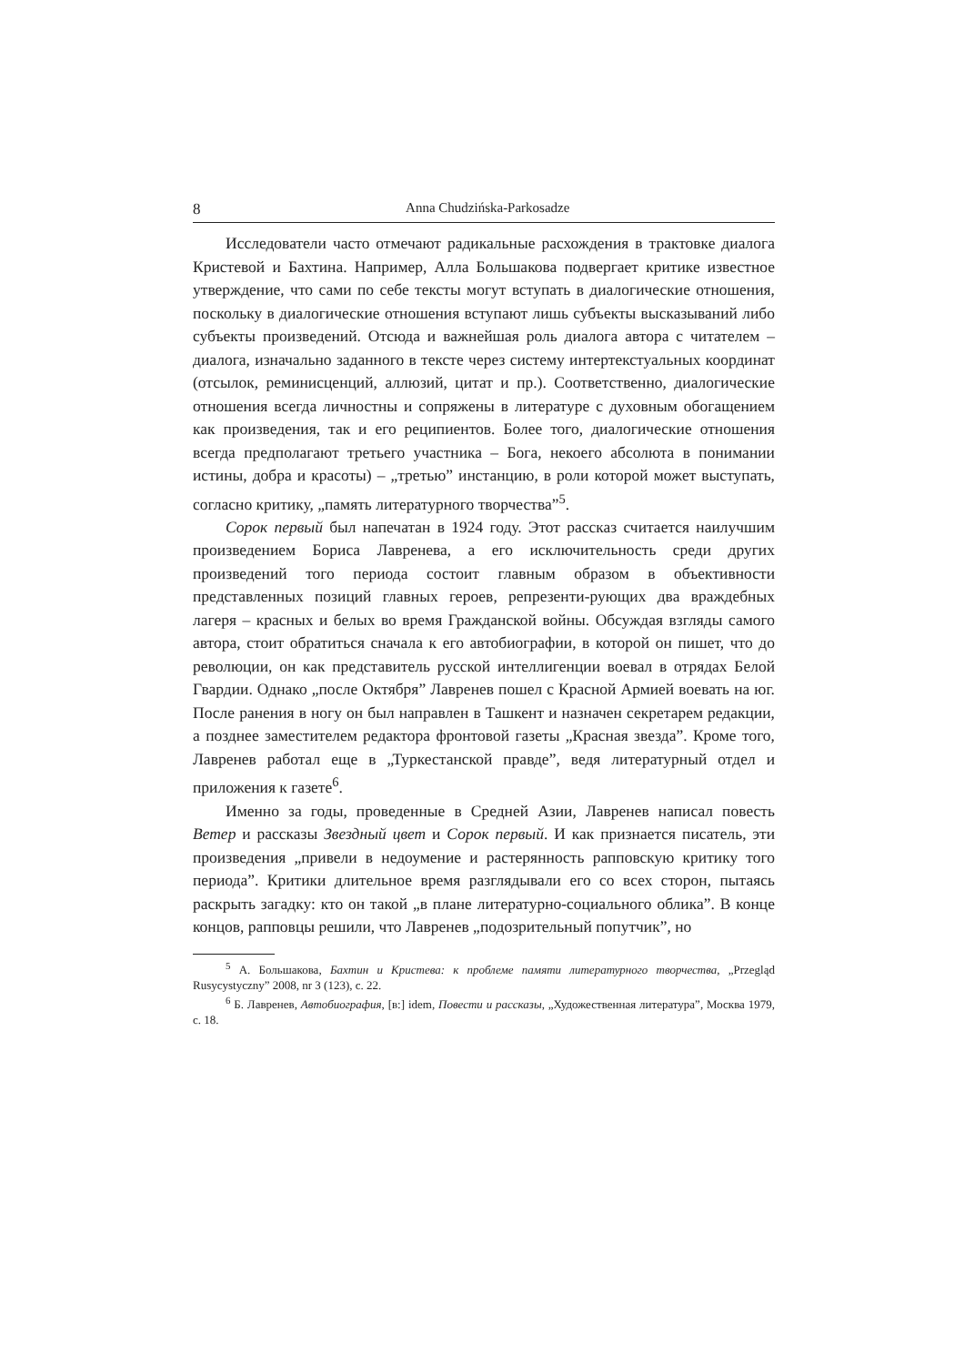8 Anna Chudzińska-Parkosadze
Исследователи часто отмечают радикальные расхождения в трактовке диалога Кристевой и Бахтина. Например, Алла Большакова подвергает критике известное утверждение, что сами по себе тексты могут вступать в диалогические отношения, поскольку в диалогические отношения вступают лишь субъекты высказываний либо субъекты произведений. Отсюда и важнейшая роль диалога автора с читателем – диалога, изначально заданного в тексте через систему интертекстуальных координат (отсылок, реминисценций, аллюзий, цитат и пр.). Соответственно, диалогические отношения всегда личностны и сопряжены в литературе с духовным обогащением как произведения, так и его реципиентов. Более того, диалогические отношения всегда предполагают третьего участника – Бога, некоего абсолюта в понимании истины, добра и красоты) – „третью” инстанцию, в роли которой может выступать, согласно критику, „память литературного творчества”<sup>5</sup>.
Сорок первый был напечатан в 1924 году. Этот рассказ считается наилучшим произведением Бориса Лавренева, а его исключительность среди других произведений того периода состоит главным образом в объективности представленных позиций главных героев, репрезенти-рующих два враждебных лагеря – красных и белых во время Гражданской войны. Обсуждая взгляды самого автора, стоит обратиться сначала к его автобиографии, в которой он пишет, что до революции, он как представитель русской интеллигенции воевал в отрядах Белой Гвардии. Однако „после Октября” Лавренев пошел с Красной Армией воевать на юг. После ранения в ногу он был направлен в Ташкент и назначен секретарем редакции, а позднее заместителем редактора фронтовой газеты „Красная звезда”. Кроме того, Лавренев работал еще в „Туркестанской правде”, ведя литературный отдел и приложения к газете<sup>6</sup>.
Именно за годы, проведенные в Средней Азии, Лавренев написал повесть Ветер и рассказы Звездный цвет и Сорок первый. И как признается писатель, эти произведения „привели в недоумение и растерянность рапповскую критику того периода”. Критики длительное время разглядывали его со всех сторон, пытаясь раскрыть загадку: кто он такой „в плане литературно-социального облика”. В конце концов, рапповцы решили, что Лавренев „подозрительный попутчик”, но
<sup>5</sup> А. Большакова, Бахтин и Кристева: к проблеме памяти литературного творчества, „Przegląd Rusycystyczny” 2008, nr 3 (123), c. 22.
<sup>6</sup> Б. Лавренев, Автобиография, [в:] idem, Повести и рассказы, „Художественная литература”, Москва 1979, c. 18.